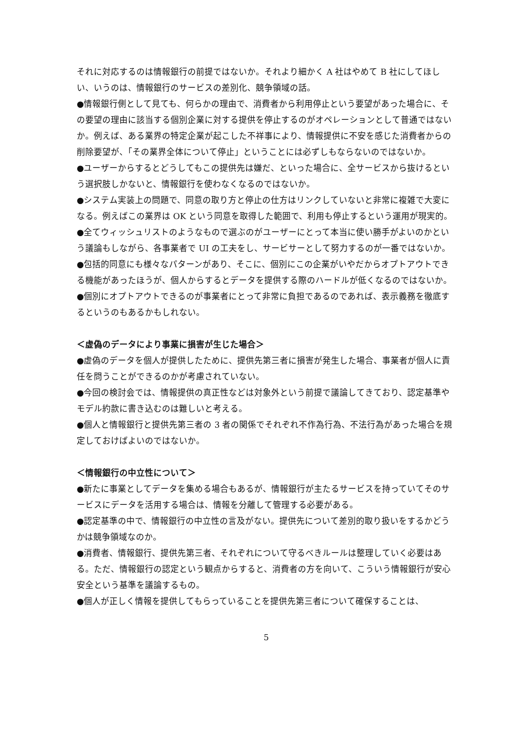それに対応するのは情報銀行の前提ではないか。それより細かく A 社はやめて B 社にしてほしい、いうのは、情報銀行のサービスの差別化、競争領域の話。
●情報銀行側として見ても、何らかの理由で、消費者から利用停止という要望があった場合に、その要望の理由に該当する個別企業に対する提供を停止するのがオペレーションとして普通ではないか。例えば、ある業界の特定企業が起こした不祥事により、情報提供に不安を感じた消費者からの削除要望が、「その業界全体について停止」ということには必ずしもならないのではないか。
●ユーザーからするとどうしてもこの提供先は嫌だ、といった場合に、全サービスから抜けるという選択肢しかないと、情報銀行を使わなくなるのではないか。
●システム実装上の問題で、同意の取り方と停止の仕方はリンクしていないと非常に複雑で大変になる。例えばこの業界は OK という同意を取得した範囲で、利用も停止するという運用が現実的。
●全てウィッシュリストのようなもので選ぶのがユーザーにとって本当に使い勝手がよいのかという議論もしながら、各事業者で UI の工夫をし、サービサーとして努力するのが一番ではないか。
●包括的同意にも様々なパターンがあり、そこに、個別にこの企業がいやだからオプトアウトできる機能があったほうが、個人からするとデータを提供する際のハードルが低くなるのではないか。
●個別にオプトアウトできるのが事業者にとって非常に負担であるのであれば、表示義務を徹底するというのもあるかもしれない。
＜虚偽のデータにより事業に損害が生じた場合＞
●虚偽のデータを個人が提供したために、提供先第三者に損害が発生した場合、事業者が個人に責任を問うことができるのかが考慮されていない。
●今回の検討会では、情報提供の真正性などは対象外という前提で議論してきており、認定基準やモデル約款に書き込むのは難しいと考える。
●個人と情報銀行と提供先第三者の 3 者の関係でそれぞれ不作為行為、不法行為があった場合を規定しておけばよいのではないか。
＜情報銀行の中立性について＞
●新たに事業としてデータを集める場合もあるが、情報銀行が主たるサービスを持っていてそのサービスにデータを活用する場合は、情報を分離して管理する必要がある。
●認定基準の中で、情報銀行の中立性の言及がない。提供先について差別的取り扱いをするかどうかは競争領域なのか。
●消費者、情報銀行、提供先第三者、それぞれについて守るべきルールは整理していく必要はある。ただ、情報銀行の認定という観点からすると、消費者の方を向いて、こういう情報銀行が安心安全という基準を議論するもの。
●個人が正しく情報を提供してもらっていることを提供先第三者について確保することは、
5